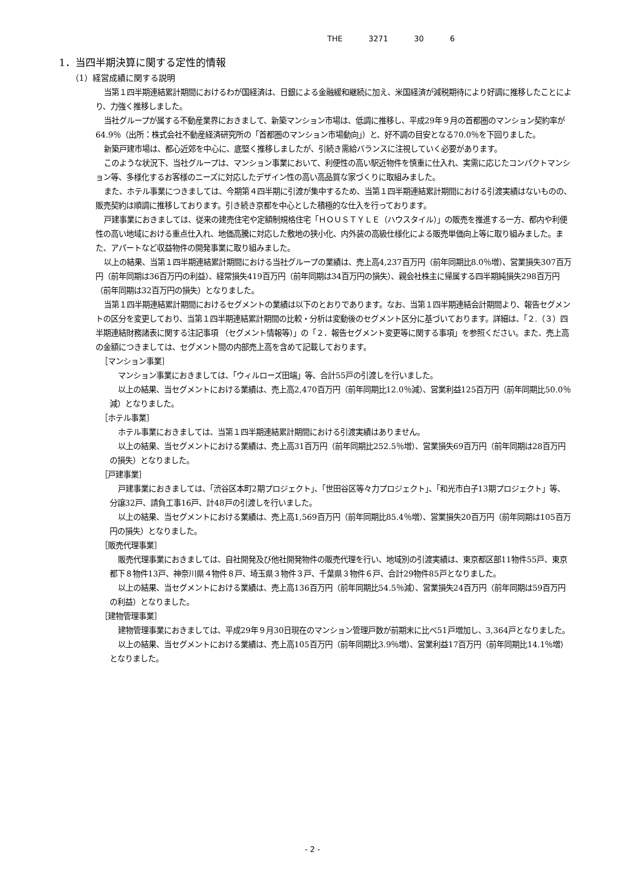THE 3271 30 6
1．当四半期決算に関する定性的情報
（1）経営成績に関する説明
当第１四半期連結累計期間におけるわが国経済は、日銀による金融緩和継続に加え、米国経済が減税期待により好調に推移したことにより、力強く推移しました。
当社グループが属する不動産業界におきまして、新築マンション市場は、低調に推移し、平成29年９月の首都圏のマンション契約率が64.9％（出所：株式会社不動産経済研究所の「首都圏のマンション市場動向」）と、好不調の目安となる70.0％を下回りました。
新築戸建市場は、都心近郊を中心に、底堅く推移しましたが、引続き需給バランスに注視していく必要があります。
このような状況下、当社グループは、マンション事業において、利便性の高い駅近物件を慎重に仕入れ、実需に応じたコンパクトマンション等、多様化するお客様のニーズに対応したデザイン性の高い高品質な家づくりに取組みました。
また、ホテル事業につきましては、今期第４四半期に引渡が集中するため、当第１四半期連結累計期間における引渡実績はないものの、販売契約は順調に推移しております。引き続き京都を中心とした積極的な仕入を行っております。
戸建事業におきましては、従来の建売住宅や定額制規格住宅「ＨＯＵＳＴＹＬＥ（ハウスタイル）」の販売を推進する一方、都内や利便性の高い地域における重点仕入れ、地価高騰に対応した敷地の狭小化、内外装の高級仕様化による販売単価向上等に取り組みました。また、アパートなど収益物件の開発事業に取り組みました。
以上の結果、当第１四半期連結累計期間における当社グループの業績は、売上高4,237百万円（前年同期比8.0％増）、営業損失307百万円（前年同期は36百万円の利益）、経常損失419百万円（前年同期は34百万円の損失）、親会社株主に帰属する四半期純損失298百万円（前年同期は32百万円の損失）となりました。
当第１四半期連結累計期間におけるセグメントの業績は以下のとおりであります。なお、当第１四半期連結会計期間より、報告セグメントの区分を変更しており、当第１四半期連結累計期間の比較・分析は変動後のセグメント区分に基づいております。詳細は、「２.（３）四半期連結財務諸表に関する注記事項 （セグメント情報等）」の「２．報告セグメント変更等に関する事項」を参照ください。また、売上高の金額につきましては、セグメント間の内部売上高を含めて記載しております。
［マンション事業］
マンション事業におきましては、「ウィルローズ田端」等、合計55戸の引渡しを行いました。
以上の結果、当セグメントにおける業績は、売上高2,470百万円（前年同期比12.0％減）、営業利益125百万円（前年同期比50.0％減）となりました。
［ホテル事業］
ホテル事業におきましては、当第１四半期連結累計期間における引渡実績はありません。
以上の結果、当セグメントにおける業績は、売上高31百万円（前年同期比252.5％増）、営業損失69百万円（前年同期は28百万円の損失）となりました。
［戸建事業］
戸建事業におきましては、「渋谷区本町2期プロジェクト」、「世田谷区等々力プロジェクト」、「和光市白子13期プロジェクト」等、分譲32戸、請負工事16戸、計48戸の引渡しを行いました。
以上の結果、当セグメントにおける業績は、売上高1,569百万円（前年同期比85.4％増）、営業損失20百万円（前年同期は105百万円の損失）となりました。
［販売代理事業］
販売代理事業におきましては、自社開発及び他社開発物件の販売代理を行い、地域別の引渡実績は、東京都区部11物件55戸、東京都下８物件13戸、神奈川県４物件８戸、埼玉県３物件３戸、千葉県３物件６戸、合計29物件85戸となりました。
以上の結果、当セグメントにおける業績は、売上高136百万円（前年同期比54.5％減）、営業損失24百万円（前年同期は59百万円の利益）となりました。
［建物管理事業］
建物管理事業におきましては、平成29年９月30日現在のマンション管理戸数が前期末に比べ51戸増加し、3,364戸となりました。
以上の結果、当セグメントにおける業績は、売上高105百万円（前年同期比3.9％増）、営業利益17百万円（前年同期比14.1％増）となりました。
- 2 -